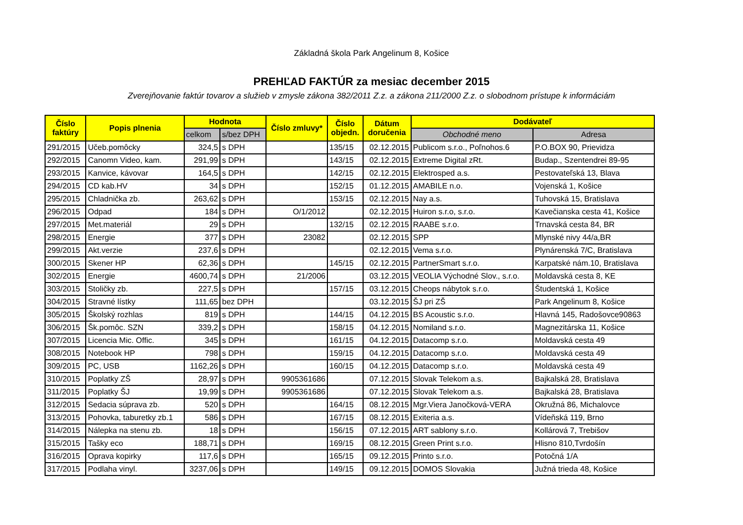Základná škola Park Angelinum 8, Košice
PREHĽAD FAKTÚR za mesiac december 2015
Zverejňovanie faktúr tovarov a služieb v zmysle zákona 382/2011 Z.z. a zákona 211/2000 Z.z. o slobodnom prístupe k informáciám
| Číslo faktúry | Popis plnenia | Hodnota | | Číslo zmluvy* | Číslo objedn. | Dátum doručenia | Dodávateľ | |
| --- | --- | --- | --- | --- | --- | --- | --- | --- |
| | | celkom | s/bez DPH | | | | Obchodné meno | Adresa |
| 291/2015 | Učeb.pomôcky | 324,5 | s DPH | | 135/15 | 02.12.2015 | Publicom s.r.o., Poľnohos.6 | P.O.BOX 90, Prievidza |
| 292/2015 | Canomn Video, kam. | 291,99 | s DPH | | 143/15 | 02.12.2015 | Extreme Digital zRt. | Budap., Szentendrei 89-95 |
| 293/2015 | Kanvice, kávovar | 164,5 | s DPH | | 142/15 | 02.12.2015 | Elektrosped a.s. | Pestovateľská 13, Blava |
| 294/2015 | CD kab.HV | 34 | s DPH | | 152/15 | 01.12.2015 | AMABILE n.o. | Vojenská 1, Košice |
| 295/2015 | Chladnička zb. | 263,62 | s DPH | | 153/15 | 02.12.2015 | Nay a.s. | Tuhovská 15, Bratislava |
| 296/2015 | Odpad | 184 | s DPH | O/1/2012 | | 02.12.2015 | Huiron s.r.o, s.r.o. | Kavečianska cesta 41, Košice |
| 297/2015 | Met.materiál | 29 | s DPH | | 132/15 | 02.12.2015 | RAABE s.r.o. | Trnavská cesta 84, BR |
| 298/2015 | Energie | 377 | s DPH | 23082 | | 02.12.2015 | SPP | Mlynské nivy 44/a,BR |
| 299/2015 | Akt.verzie | 237,6 | s DPH | | | 02.12.2015 | Vema s.r.o. | Plynárenská 7/C, Bratislava |
| 300/2015 | Skener HP | 62,36 | s DPH | | 145/15 | 02.12.2015 | PartnerSmart s.r.o. | Karpatské nám.10, Bratislava |
| 302/2015 | Energie | 4600,74 | s DPH | 21/2006 | | 03.12.2015 | VEOLIA Východné Slov., s.r.o. | Moldavská cesta 8, KE |
| 303/2015 | Stoličky zb. | 227,5 | s DPH | | 157/15 | 03.12.2015 | Cheops nábytok s.r.o. | Študentská 1, Košice |
| 304/2015 | Stravné lístky | 111,65 | bez DPH | | | 03.12.2015 | ŠJ pri ZŠ | Park Angelinum 8, Košice |
| 305/2015 | Školský rozhlas | 819 | s DPH | | 144/15 | 04.12.2015 | BS Acoustic s.r.o. | Hlavná 145, Radošovce90863 |
| 306/2015 | Šk.pomôc. SZN | 339,2 | s DPH | | 158/15 | 04.12.2015 | Nomiland s.r.o. | Magnezitárska 11, Košice |
| 307/2015 | Licencia Mic. Offic. | 345 | s DPH | | 161/15 | 04.12.2015 | Datacomp s.r.o. | Moldavská cesta 49 |
| 308/2015 | Notebook HP | 798 | s DPH | | 159/15 | 04.12.2015 | Datacomp s.r.o. | Moldavská cesta 49 |
| 309/2015 | PC, USB | 1162,26 | s DPH | | 160/15 | 04.12.2015 | Datacomp s.r.o. | Moldavská cesta 49 |
| 310/2015 | Poplatky ZŠ | 28,97 | s DPH | 9905361686 | | 07.12.2015 | Slovak Telekom a.s. | Bajkalská 28, Bratislava |
| 311/2015 | Poplatky ŠJ | 19,99 | s DPH | 9905361686 | | 07.12.2015 | Slovak Telekom a.s. | Bajkalská 28, Bratislava |
| 312/2015 | Sedacia súprava zb. | 520 | s DPH | | 164/15 | 08.12.2015 | Mgr.Viera Janočková-VERA | Okružná 86, Michalovce |
| 313/2015 | Pohovka, taburetky zb.1 | 586 | s DPH | | 167/15 | 08.12.2015 | Exiteria a.s. | Vídeňská 119, Brno |
| 314/2015 | Nálepka na stenu zb. | 18 | s DPH | | 156/15 | 07.12.2015 | ART sablony s.r.o. | Kollárová 7, Trebišov |
| 315/2015 | Tašky eco | 188,71 | s DPH | | 169/15 | 08.12.2015 | Green Print s.r.o. | Hlisno 810,Tvrdošín |
| 316/2015 | Oprava kopirky | 117,6 | s DPH | | 165/15 | 09.12.2015 | Printo s.r.o. | Potočná 1/A |
| 317/2015 | Podlaha vinyl. | 3237,06 | s DPH | | 149/15 | 09.12.2015 | DOMOS Slovakia | Južná trieda 48, Košice |